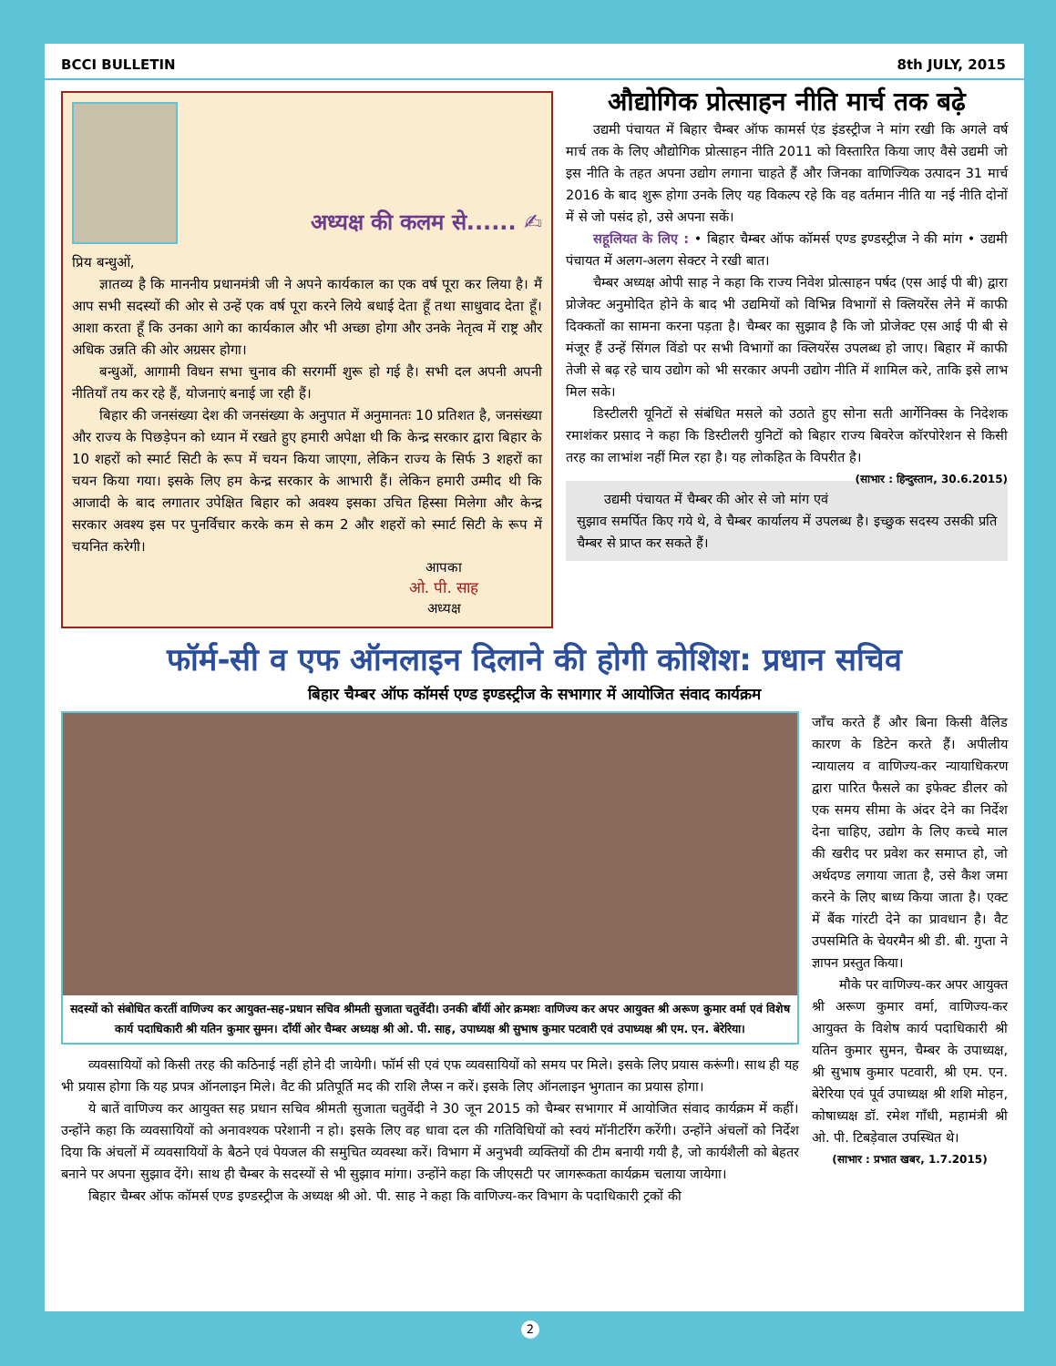BCCI BULLETIN 8th JULY, 2015
अध्यक्ष की कलम से...... ✍
प्रिय बन्धुओं,
ज्ञातव्य है कि माननीय प्रधानमंत्री जी ने अपने कार्यकाल का एक वर्ष पूरा कर लिया है। मैं आप सभी सदस्यों की ओर से उन्हें एक वर्ष पूरा करने लिये बधाई देता हूँ तथा साधुवाद देता हूँ। आशा करता हूँ कि उनका आगे का कार्यकाल और भी अच्छा होगा और उनके नेतृत्व में राष्ट्र और अधिक उन्नति की ओर अग्रसर होगा।
बन्धुओं, आगामी विधन सभा चुनाव की सरगर्मी शुरू हो गई है। सभी दल अपनी अपनी नीतियाँ तय कर रहे हैं, योजनाएं बनाई जा रही हैं।
बिहार की जनसंख्या देश की जनसंख्या के अनुपात में अनुमानतः 10 प्रतिशत है, जनसंख्या और राज्य के पिछड़ेपन को ध्यान में रखते हुए हमारी अपेक्षा थी कि केन्द्र सरकार द्वारा बिहार के 10 शहरों को स्मार्ट सिटी के रूप में चयन किया जाएगा, लेकिन राज्य के सिर्फ 3 शहरों का चयन किया गया। इसके लिए हम केन्द्र सरकार के आभारी हैं। लेकिन हमारी उम्मीद थी कि आजादी के बाद लगातार उपेक्षित बिहार को अवश्य इसका उचित हिस्सा मिलेगा और केन्द्र सरकार अवश्य इस पर पुनर्विचार करके कम से कम 2 और शहरों को स्मार्ट सिटी के रूप में चयनित करेगी।
आपका
ओ. पी. साह
अध्यक्ष
औद्योगिक प्रोत्साहन नीति मार्च तक बढ़े
उद्यमी पंचायत में बिहार चैम्बर ऑफ कामर्स एंड इंडस्ट्रीज ने मांग रखी कि अगले वर्ष मार्च तक के लिए औद्योगिक प्रोत्साहन नीति 2011 को विस्तारित किया जाए वैसे उद्यमी जो इस नीति के तहत अपना उद्योग लगाना चाहते हैं और जिनका वाणिज्यिक उत्पादन 31 मार्च 2016 के बाद शुरू होगा उनके लिए यह विकल्प रहे कि वह वर्तमान नीति या नई नीति दोनों में से जो पसंद हो, उसे अपना सकें।
सहूलियत के लिए : • बिहार चैम्बर ऑफ कॉमर्स एण्ड इण्डस्ट्रीज ने की मांग • उद्यमी पंचायत में अलग-अलग सेक्टर ने रखी बात।
चैम्बर अध्यक्ष ओपी साह ने कहा कि राज्य निवेश प्रोत्साहन पर्षद (एस आई पी बी) द्वारा प्रोजेक्ट अनुमोदित होने के बाद भी उद्यमियों को विभिन्न विभागों से क्लियरेंस लेने में काफी दिक्कतों का सामना करना पड़ता है। चैम्बर का सुझाव है कि जो प्रोजेक्ट एस आई पी बी से मंजूर हैं उन्हें सिंगल विंडो पर सभी विभागों का क्लियरेंस उपलब्ध हो जाए। बिहार में काफी तेजी से बढ़ रहे चाय उद्योग को भी सरकार अपनी उद्योग नीति में शामिल करे, ताकि इसे लाभ मिल सके।
डिस्टीलरी यूनिटों से संबंधित मसले को उठाते हुए सोना सती आर्गेनिक्स के निदेशक रमाशंकर प्रसाद ने कहा कि डिस्टीलरी युनिटों को बिहार राज्य बिवरेज कॉरपोरेशन से किसी तरह का लाभांश नहीं मिल रहा है। यह लोकहित के विपरीत है। (साभार : हिन्दुस्तान, 30.6.2015)
उद्यमी पंचायत में चैम्बर की ओर से जो मांग एवं सुझाव समर्पित किए गये थे, वे चैम्बर कार्यालय में उपलब्ध है। इच्छुक सदस्य उसकी प्रति चैम्बर से प्राप्त कर सकते हैं।
फॉर्म-सी व एफ ऑनलाइन दिलाने की होगी कोशिश: प्रधान सचिव
बिहार चैम्बर ऑफ कॉमर्स एण्ड इण्डस्ट्रीज के सभागार में आयोजित संवाद कार्यक्रम
सदस्यों को संबोधित करतीं वाणिज्य कर आयुक्त-सह-प्रधान सचिव श्रीमती सुजाता चतुर्वेदी। उनकी बाँयीं ओर क्रमशः वाणिज्य कर अपर आयुक्त श्री अरूण कुमार वर्मा एवं विशेष कार्य पदाधिकारी श्री यतिन कुमार सुमन। दाँयीं ओर चैम्बर अध्यक्ष श्री ओ. पी. साह, उपाध्यक्ष श्री सुभाष कुमार पटवारी एवं उपाध्यक्ष श्री एम. एन. बेरेरिया।
व्यवसायियों को किसी तरह की कठिनाई नहीं होने दी जायेगी। फॉर्म सी एवं एफ व्यवसायियों को समय पर मिले। इसके लिए प्रयास करूंगी। साथ ही यह भी प्रयास होगा कि यह प्रपत्र ऑनलाइन मिले। वैट की प्रतिपूर्ति मद की राशि लैप्स न करें। इसके लिए ऑनलाइन भुगतान का प्रयास होगा।
ये बातें वाणिज्य कर आयुक्त सह प्रधान सचिव श्रीमती सुजाता चतुर्वेदी ने 30 जून 2015 को चैम्बर सभागार में आयोजित संवाद कार्यक्रम में कहीं। उन्होंने कहा कि व्यवसायियों को अनावश्यक परेशानी न हो। इसके लिए वह धावा दल की गतिविधियों को स्वयं मॉनीटरिंग करेंगी। उन्होंने अंचलों को निर्देश दिया कि अंचलों में व्यवसायियों के बैठने एवं पेयजल की समुचित व्यवस्था करें। विभाग में अनुभवी व्यक्तियों की टीम बनायी गयी है, जो कार्यशैली को बेहतर बनाने पर अपना सुझाव देंगे। साथ ही चैम्बर के सदस्यों से भी सुझाव मांगा। उन्होंने कहा कि जीएसटी पर जागरूकता कार्यक्रम चलाया जायेगा।
बिहार चैम्बर ऑफ कॉमर्स एण्ड इण्डस्ट्रीज के अध्यक्ष श्री ओ. पी. साह ने कहा कि वाणिज्य-कर विभाग के पदाधिकारी ट्रकों की
जाँच करते हैं और बिना किसी वैलिड कारण के डिटेन करते हैं। अपीलीय न्यायालय व वाणिज्य-कर न्यायाधिकरण द्वारा पारित फैसले का इफेक्ट डीलर को एक समय सीमा के अंदर देने का निर्देश देना चाहिए, उद्योग के लिए कच्चे माल की खरीद पर प्रवेश कर समाप्त हो, जो अर्थदण्ड लगाया जाता है, उसे कैश जमा करने के लिए बाध्य किया जाता है। एक्ट में बैंक गांरटी देने का प्रावधान है। वैट उपसमिति के चेयरमैन श्री डी. बी. गुप्ता ने ज्ञापन प्रस्तुत किया।
मौके पर वाणिज्य-कर अपर आयुक्त श्री अरूण कुमार वर्मा, वाणिज्य-कर आयुक्त के विशेष कार्य पदाधिकारी श्री यतिन कुमार सुमन, चैम्बर के उपाध्यक्ष, श्री सुभाष कुमार पटवारी, श्री एम. एन. बेरेरिया एवं पूर्व उपाध्यक्ष श्री शशि मोहन, कोषाध्यक्ष डॉ. रमेश गाँधी, महामंत्री श्री ओ. पी. टिबड़ेवाल उपस्थित थे।
(साभार : प्रभात खबर, 1.7.2015)
2